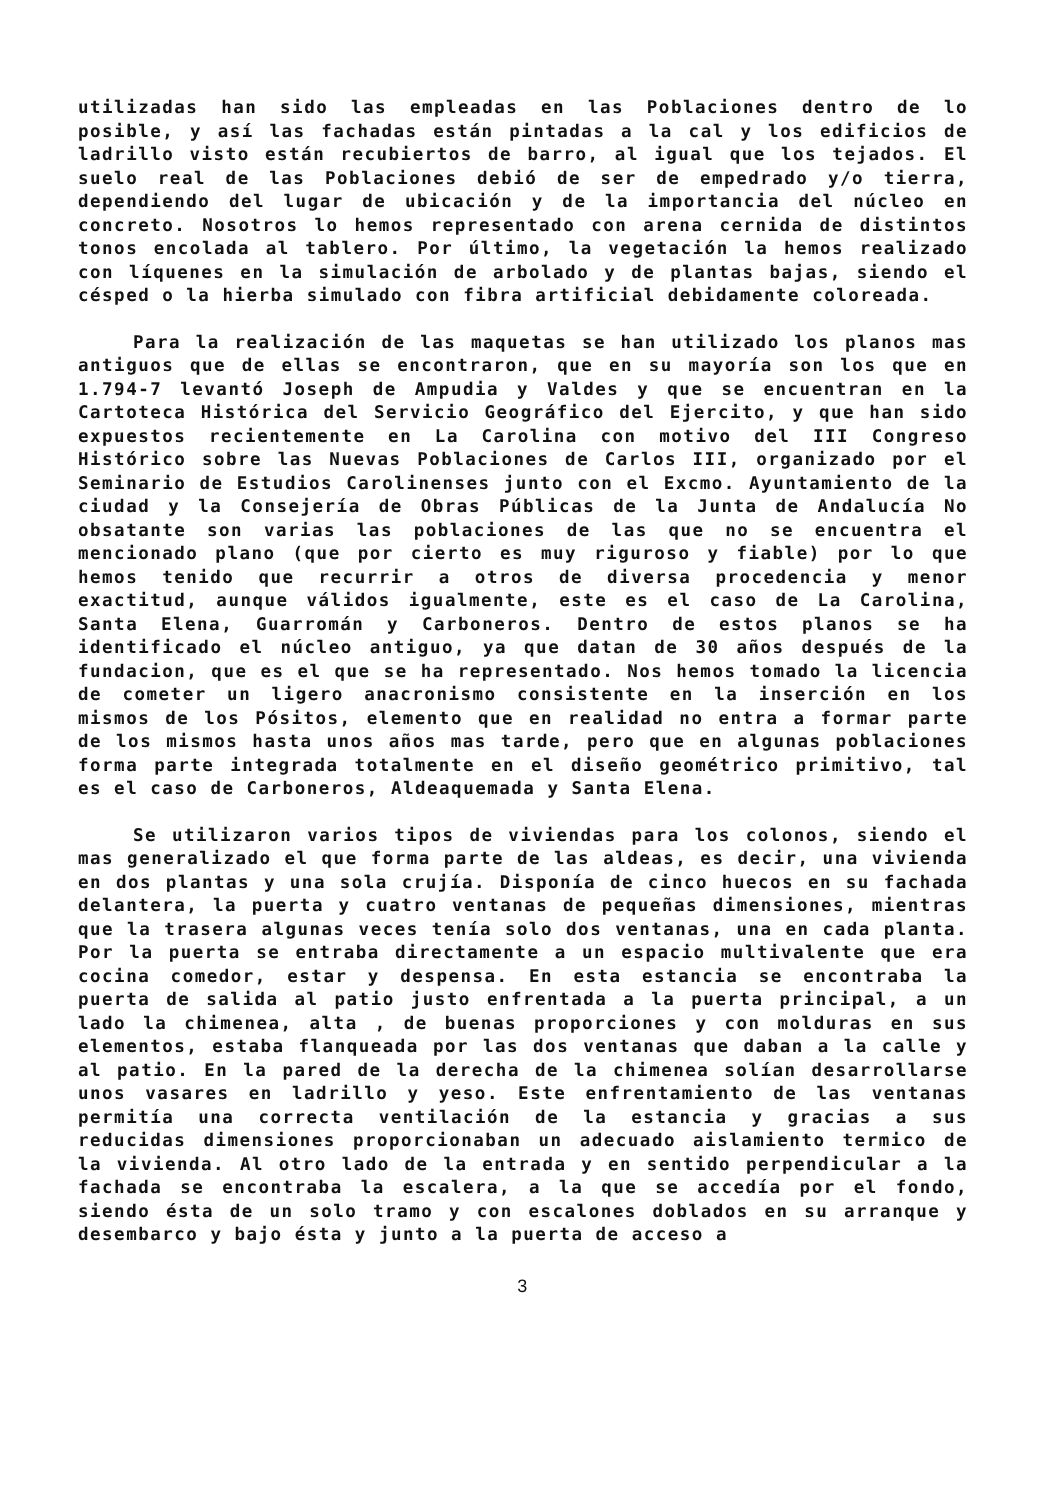utilizadas han sido las empleadas en las Poblaciones dentro de lo posible, y así las fachadas están pintadas a la cal y los edificios de ladrillo visto están recubiertos de barro, al igual que los tejados. El suelo real de las Poblaciones debió de ser de empedrado y/o tierra, dependiendo del lugar de ubicación y de la importancia del núcleo en concreto. Nosotros lo hemos representado con arena cernida de distintos tonos encolada al tablero. Por último, la vegetación la hemos realizado con líquenes en la simulación de arbolado y de plantas bajas, siendo el césped o la hierba simulado con fibra artificial debidamente coloreada.
Para la realización de las maquetas se han utilizado los planos mas antiguos que de ellas se encontraron, que en su mayoría son los que en 1.794-7 levantó Joseph de Ampudia y Valdes y que se encuentran en la Cartoteca Histórica del Servicio Geográfico del Ejercito, y que han sido expuestos recientemente en La Carolina con motivo del III Congreso Histórico sobre las Nuevas Poblaciones de Carlos III, organizado por el Seminario de Estudios Carolinenses junto con el Excmo. Ayuntamiento de la ciudad y la Consejería de Obras Públicas de la Junta de Andalucía No obsatante son varias las poblaciones de las que no se encuentra el mencionado plano (que por cierto es muy riguroso y fiable) por lo que hemos tenido que recurrir a otros de diversa procedencia y menor exactitud, aunque válidos igualmente, este es el caso de La Carolina, Santa Elena, Guarromán y Carboneros. Dentro de estos planos se ha identificado el núcleo antiguo, ya que datan de 30 años después de la fundacion, que es el que se ha representado. Nos hemos tomado la licencia de cometer un ligero anacronismo consistente en la inserción en los mismos de los Pósitos, elemento que en realidad no entra a formar parte de los mismos hasta unos años mas tarde, pero que en algunas poblaciones forma parte integrada totalmente en el diseño geométrico primitivo, tal es el caso de Carboneros, Aldeaquemada y Santa Elena.
Se utilizaron varios tipos de viviendas para los colonos, siendo el mas generalizado el que forma parte de las aldeas, es decir, una vivienda en dos plantas y una sola crujía. Disponía de cinco huecos en su fachada delantera, la puerta y cuatro ventanas de pequeñas dimensiones, mientras que la trasera algunas veces tenía solo dos ventanas, una en cada planta. Por la puerta se entraba directamente a un espacio multivalente que era cocina comedor, estar y despensa. En esta estancia se encontraba la puerta de salida al patio justo enfrentada a la puerta principal, a un lado la chimenea, alta , de buenas proporciones y con molduras en sus elementos, estaba flanqueada por las dos ventanas que daban a la calle y al patio. En la pared de la derecha de la chimenea solían desarrollarse unos vasares en ladrillo y yeso. Este enfrentamiento de las ventanas permitía una correcta ventilación de la estancia y gracias a sus reducidas dimensiones proporcionaban un adecuado aislamiento termico de la vivienda. Al otro lado de la entrada y en sentido perpendicular a la fachada se encontraba la escalera, a la que se accedía por el fondo, siendo ésta de un solo tramo y con escalones doblados en su arranque y desembarco y bajo ésta y junto a la puerta de acceso a
3